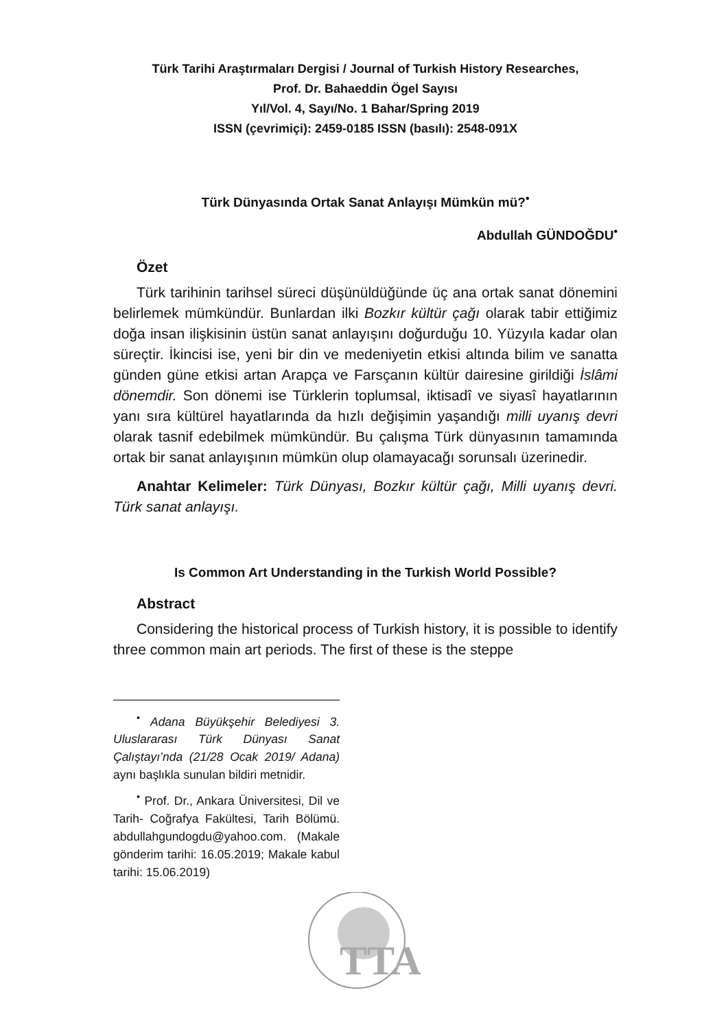Türk Tarihi Araştırmaları Dergisi / Journal of Turkish History Researches,
Prof. Dr. Bahaeddin Ögel Sayısı
Yıl/Vol. 4, Sayı/No. 1 Bahar/Spring 2019
ISSN (çevrimiçi): 2459-0185 ISSN (basılı): 2548-091X
Türk Dünyasında Ortak Sanat Anlayışı Mümkün mü?<sup>•</sup>
Abdullah GÜNDOĞDU<sup>•</sup>
Özet
Türk tarihinin tarihsel süreci düşünüldüğünde üç ana ortak sanat dönemini belirlemek mümkündür. Bunlardan ilki Bozkır kültür çağı olarak tabir ettiğimiz doğa insan ilişkisinin üstün sanat anlayışını doğurduğu 10. Yüzyıla kadar olan süreçtir. İkincisi ise, yeni bir din ve medeniyetin etkisi altında bilim ve sanatta günden güne etkisi artan Arapça ve Farsçanın kültür dairesine girildiği İslâmi dönemdir. Son dönemi ise Türklerin toplumsal, iktisadî ve siyasî hayatlarının yanı sıra kültürel hayatlarında da hızlı değişimin yaşandığı milli uyanış devri olarak tasnif edebilmek mümkündür. Bu çalışma Türk dünyasının tamamında ortak bir sanat anlayışının mümkün olup olamayacağı sorunsalı üzerinedir.
Anahtar Kelimeler: Türk Dünyası, Bozkır kültür çağı, Milli uyanış devri. Türk sanat anlayışı.
Is Common Art Understanding in the Turkish World Possible?
Abstract
Considering the historical process of Turkish history, it is possible to identify three common main art periods. The first of these is the steppe
<sup>•</sup> Adana Büyükşehir Belediyesi 3. Uluslararası Türk Dünyası Sanat Çalıştayı’nda (21/28 Ocak 2019/ Adana) aynı başlıkla sunulan bildiri metnidir.
<sup>•</sup> Prof. Dr., Ankara Üniversitesi, Dil ve Tarih- Coğrafya Fakültesi, Tarih Bölümü. abdullahgundogdu@yahoo.com. (Makale gönderim tarihi: 16.05.2019; Makale kabul tarihi: 15.06.2019)
TTA